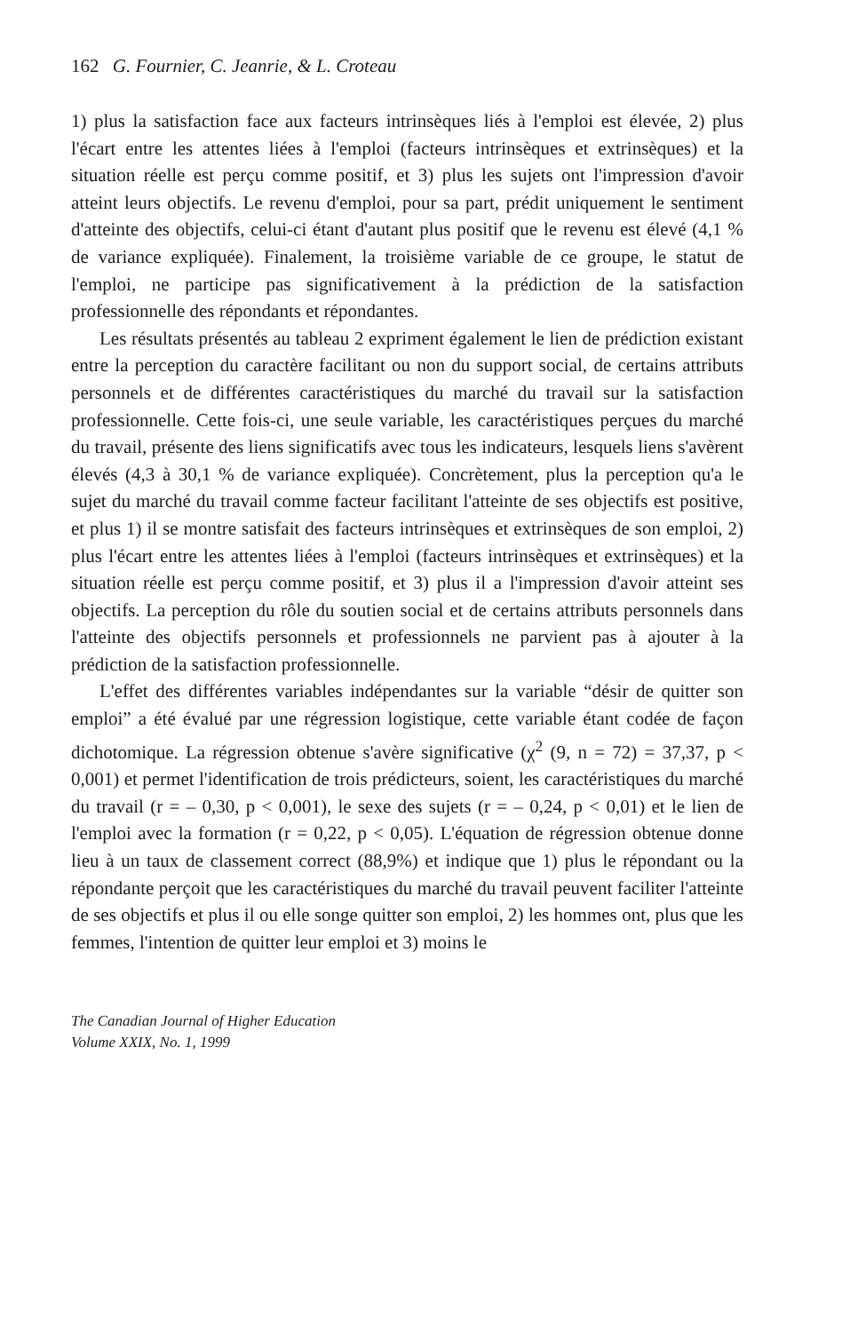162 G. Fournier, C. Jeanrie, & L. Croteau
1) plus la satisfaction face aux facteurs intrinsèques liés à l'emploi est élevée, 2) plus l'écart entre les attentes liées à l'emploi (facteurs intrinsèques et extrinsèques) et la situation réelle est perçu comme positif, et 3) plus les sujets ont l'impression d'avoir atteint leurs objectifs. Le revenu d'emploi, pour sa part, prédit uniquement le sentiment d'atteinte des objectifs, celui-ci étant d'autant plus positif que le revenu est élevé (4,1 % de variance expliquée). Finalement, la troisième variable de ce groupe, le statut de l'emploi, ne participe pas significativement à la prédiction de la satisfaction professionnelle des répondants et répondantes.
Les résultats présentés au tableau 2 expriment également le lien de prédiction existant entre la perception du caractère facilitant ou non du support social, de certains attributs personnels et de différentes caractéristiques du marché du travail sur la satisfaction professionnelle. Cette fois-ci, une seule variable, les caractéristiques perçues du marché du travail, présente des liens significatifs avec tous les indicateurs, lesquels liens s'avèrent élevés (4,3 à 30,1 % de variance expliquée). Concrètement, plus la perception qu'a le sujet du marché du travail comme facteur facilitant l'atteinte de ses objectifs est positive, et plus 1) il se montre satisfait des facteurs intrinsèques et extrinsèques de son emploi, 2) plus l'écart entre les attentes liées à l'emploi (facteurs intrinsèques et extrinsèques) et la situation réelle est perçu comme positif, et 3) plus il a l'impression d'avoir atteint ses objectifs. La perception du rôle du soutien social et de certains attributs personnels dans l'atteinte des objectifs personnels et professionnels ne parvient pas à ajouter à la prédiction de la satisfaction professionnelle.
L'effet des différentes variables indépendantes sur la variable “désir de quitter son emploi” a été évalué par une régression logistique, cette variable étant codée de façon dichotomique. La régression obtenue s'avère significative (χ<sup>2</sup> (9, n = 72) = 37,37, p < 0,001) et permet l'identification de trois prédicteurs, soient, les caractéristiques du marché du travail (r = – 0,30, p < 0,001), le sexe des sujets (r = – 0,24, p < 0,01) et le lien de l'emploi avec la formation (r = 0,22, p < 0,05). L'équation de régression obtenue donne lieu à un taux de classement correct (88,9%) et indique que 1) plus le répondant ou la répondante perçoit que les caractéristiques du marché du travail peuvent faciliter l'atteinte de ses objectifs et plus il ou elle songe quitter son emploi, 2) les hommes ont, plus que les femmes, l'intention de quitter leur emploi et 3) moins le
The Canadian Journal of Higher Education
Volume XXIX, No. 1, 1999